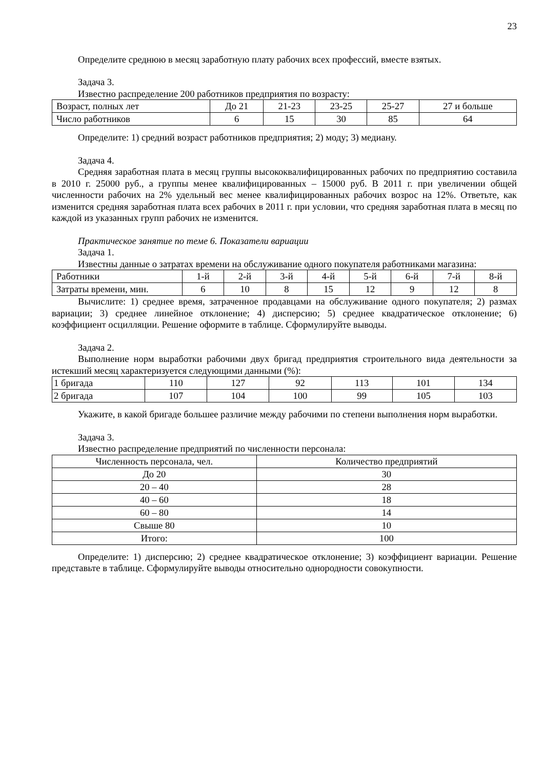23
Определите среднюю в месяц заработную плату рабочих всех профессий, вместе взятых.
Задача 3.
Известно распределение 200 работников предприятия по возрасту:
| Возраст, полных лет | До 21 | 21-23 | 23-25 | 25-27 | 27 и больше |
| Число работников | 6 | 15 | 30 | 85 | 64 |
Определите: 1) средний возраст работников предприятия; 2) моду; 3) медиану.
Задача 4.
Средняя заработная плата в месяц группы высококвалифицированных рабочих по предприятию составила в 2010 г. 25000 руб., а группы менее квалифицированных – 15000 руб. В 2011 г. при увеличении общей численности рабочих на 2% удельный вес менее квалифицированных рабочих возрос на 12%. Ответьте, как изменится средняя заработная плата всех рабочих в 2011 г. при условии, что средняя заработная плата в месяц по каждой из указанных групп рабочих не изменится.
Практическое занятие по теме 6. Показатели вариации
Задача 1.
Известны данные о затратах времени на обслуживание одного покупателя работниками магазина:
| Работники | 1-й | 2-й | 3-й | 4-й | 5-й | 6-й | 7-й | 8-й |
| Затраты времени, мин. | 6 | 10 | 8 | 15 | 12 | 9 | 12 | 8 |
Вычислите: 1) среднее время, затраченное продавцами на обслуживание одного покупателя; 2) размах вариации; 3) среднее линейное отклонение; 4) дисперсию; 5) среднее квадратическое отклонение; 6) коэффициент осцилляции. Решение оформите в таблице. Сформулируйте выводы.
Задача 2.
Выполнение норм выработки рабочими двух бригад предприятия строительного вида деятельности за истекший месяц характеризуется следующими данными (%):
| 1 бригада | 110 | 127 | 92 | 113 | 101 | 134 |
| 2 бригада | 107 | 104 | 100 | 99 | 105 | 103 |
Укажите, в какой бригаде большее различие между рабочими по степени выполнения норм выработки.
Задача 3.
Известно распределение предприятий по численности персонала:
| Численность персонала, чел. | Количество предприятий |
| До 20 | 30 |
| 20 – 40 | 28 |
| 40 – 60 | 18 |
| 60 – 80 | 14 |
| Свыше 80 | 10 |
| Итого: | 100 |
Определите: 1) дисперсию; 2) среднее квадратическое отклонение; 3) коэффициент вариации. Решение представьте в таблице. Сформулируйте выводы относительно однородности совокупности.